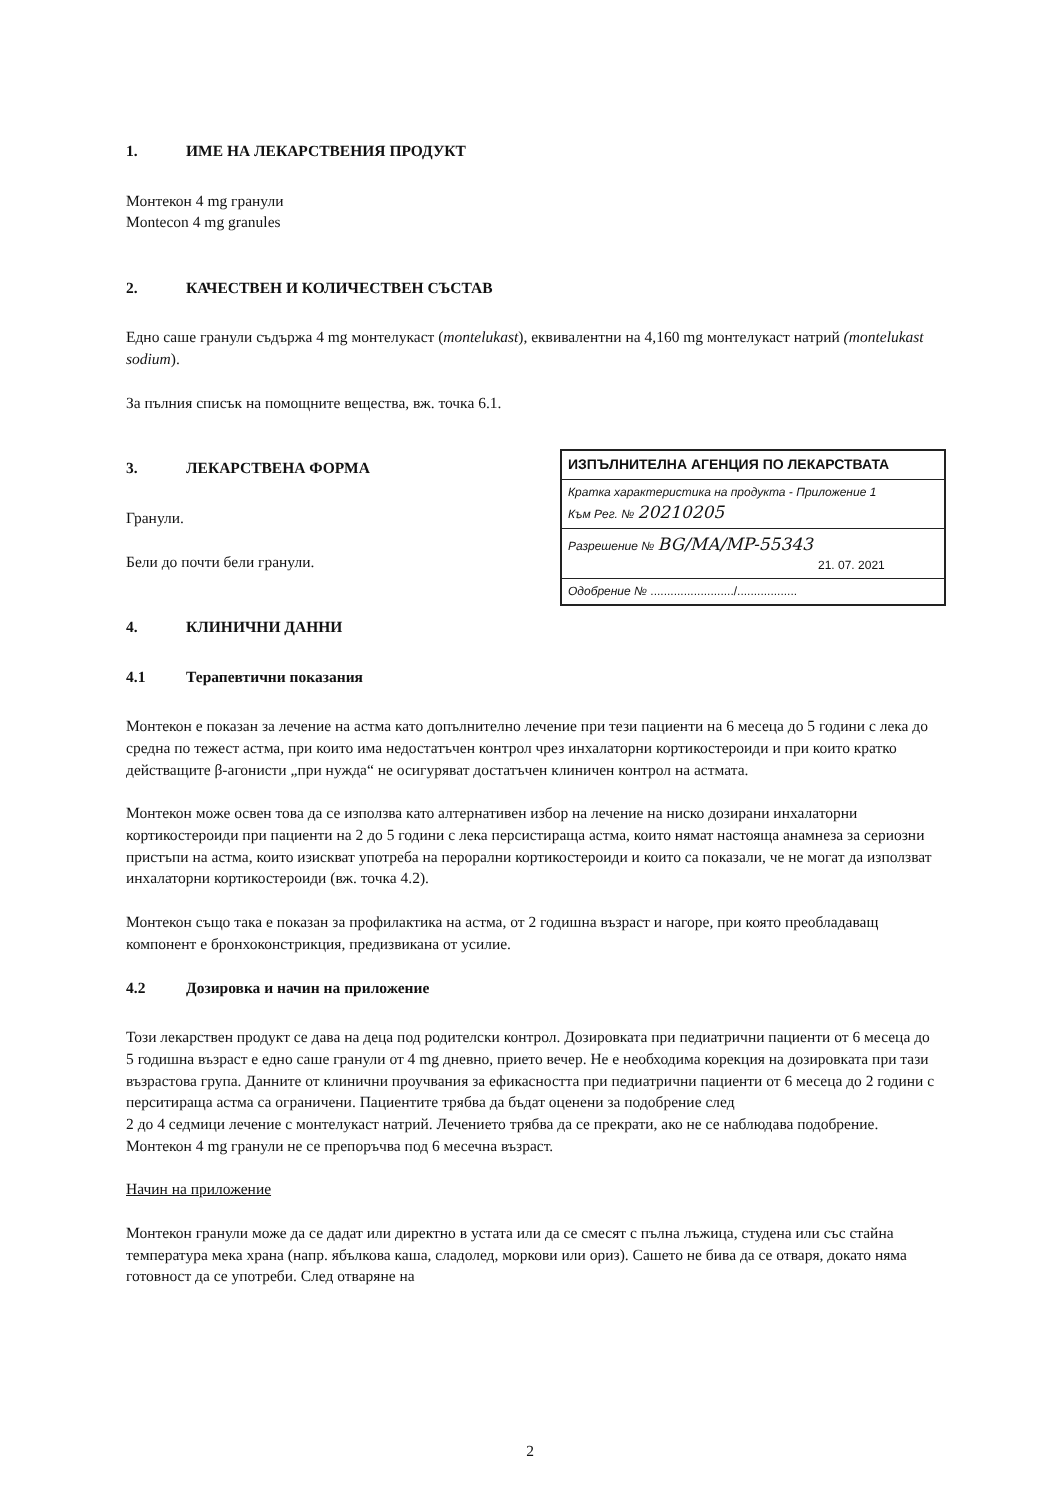1. ИМЕ НА ЛЕКАРСТВЕНИЯ ПРОДУКТ
Монтекон 4 mg гранули
Montecon 4 mg granules
2. КАЧЕСТВЕН И КОЛИЧЕСТВЕН СЪСТАВ
Едно саше гранули съдържа 4 mg монтелукаст (montelukast), еквивалентни на 4,160 mg монтелукаст натрий (montelukast sodium).
За пълния списък на помощните вещества, вж. точка 6.1.
ИЗПЪЛНИТЕЛНА АГЕНЦИЯ ПО ЛЕКАРСТВАТА
Кратка характеристика на продукта - Приложение 1
Към Рег. № 20210205
Разрешение № BG/MA/MP-55343
21. 07. 2021
Одобрение № ........................./..................
3. ЛЕКАРСТВЕНА ФОРМА
Гранули.
Бели до почти бели гранули.
4. КЛИНИЧНИ ДАННИ
4.1 Терапевтични показания
Монтекон е показан за лечение на астма като допълнително лечение при тези пациенти на 6 месеца до 5 години с лека до средна по тежест астма, при които има недостатъчен контрол чрез инхалаторни кортикостероиди и при които кратко действащите β-агонисти „при нужда“ не осигуряват достатъчен клиничен контрол на астмата.
Монтекон може освен това да се използва като алтернативен избор на лечение на ниско дозирани инхалаторни кортикостероиди при пациенти на 2 до 5 години с лека персистираща астма, които нямат настояща анамнеза за сериозни пристъпи на астма, които изискват употреба на перорални кортикостероиди и които са показали, че не могат да използват инхалаторни кортикостероиди (вж. точка 4.2).
Монтекон също така е показан за профилактика на астма, от 2 годишна възраст и нагоре, при която преобладаващ компонент е бронхоконстрикция, предизвикана от усилие.
4.2 Дозировка и начин на приложение
Този лекарствен продукт се дава на деца под родителски контрол. Дозировката при педиатрични пациенти от 6 месеца до 5 годишна възраст е едно саше гранули от 4 mg дневно, прието вечер. Не е необходима корекция на дозировката при тази възрастова група. Данните от клинични проучвания за ефикасността при педиатрични пациенти от 6 месеца до 2 години с перситираща астма са ограничени. Пациентите трябва да бъдат оценени за подобрение след
2 до 4 седмици лечение с монтелукаст натрий. Лечението трябва да се прекрати, ако не се наблюдава подобрение. Монтекон 4 mg гранули не се препоръчва под 6 месечна възраст.
Начин на приложение
Монтекон гранули може да се дадат или директно в устата или да се смесят с пълна лъжица, студена или със стайна температура мека храна (напр. ябълкова каша, сладолед, моркови или ориз). Сашето не бива да се отваря, докато няма готовност да се употреби. След отваряне на
2